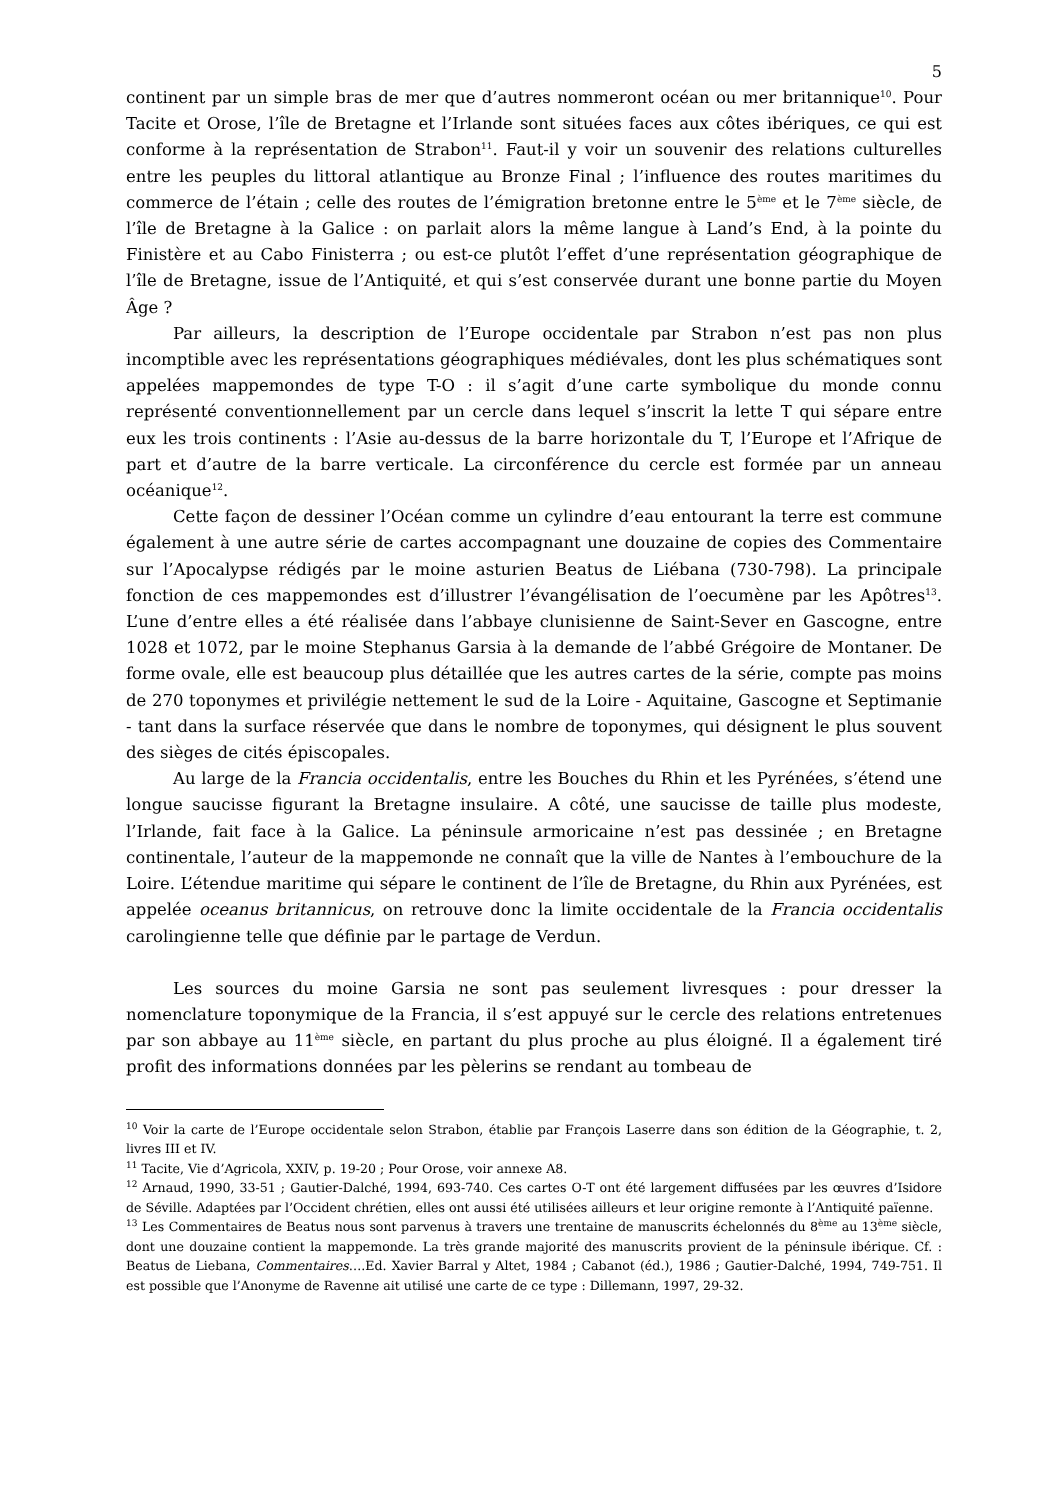5
continent par un simple bras de mer que d’autres nommeront océan ou mer britannique<sup>10</sup>. Pour Tacite et Orose, l’île de Bretagne et l’Irlande sont situées faces aux côtes ibériques, ce qui est conforme à la représentation de Strabon<sup>11</sup>. Faut-il y voir un souvenir des relations culturelles entre les peuples du littoral atlantique au Bronze Final ; l’influence des routes maritimes du commerce de l’étain ; celle des routes de l’émigration bretonne entre le 5<sup>ème</sup> et le 7<sup>ème</sup> siècle, de l’île de Bretagne à la Galice : on parlait alors la même langue à Land’s End, à la pointe du Finistère et au Cabo Finisterra ; ou est-ce plutôt l’effet d’une représentation géographique de l’île de Bretagne, issue de l’Antiquité, et qui s’est conservée durant une bonne partie du Moyen Âge ?
Par ailleurs, la description de l’Europe occidentale par Strabon n’est pas non plus incomptible avec les représentations géographiques médiévales, dont les plus schématiques sont appelées mappemondes de type T-O : il s’agit d’une carte symbolique du monde connu représenté conventionnellement par un cercle dans lequel s’inscrit la lette T qui sépare entre eux les trois continents : l’Asie au-dessus de la barre horizontale du T, l’Europe et l’Afrique de part et d’autre de la barre verticale. La circonférence du cercle est formée par un anneau océanique<sup>12</sup>.
Cette façon de dessiner l’Océan comme un cylindre d’eau entourant la terre est commune également à une autre série de cartes accompagnant une douzaine de copies des Commentaire sur l’Apocalypse rédigés par le moine asturien Beatus de Liébana (730-798). La principale fonction de ces mappemondes est d’illustrer l’évangélisation de l’oecumène par les Apôtres<sup>13</sup>. L’une d’entre elles a été réalisée dans l’abbaye clunisienne de Saint-Sever en Gascogne, entre 1028 et 1072, par le moine Stephanus Garsia à la demande de l’abbé Grégoire de Montaner. De forme ovale, elle est beaucoup plus détaillée que les autres cartes de la série, compte pas moins de 270 toponymes et privilégie nettement le sud de la Loire - Aquitaine, Gascogne et Septimanie - tant dans la surface réservée que dans le nombre de toponymes, qui désignent le plus souvent des sièges de cités épiscopales.
Au large de la Francia occidentalis, entre les Bouches du Rhin et les Pyrénées, s’étend une longue saucisse figurant la Bretagne insulaire. A côté, une saucisse de taille plus modeste, l’Irlande, fait face à la Galice. La péninsule armoricaine n’est pas dessinée ; en Bretagne continentale, l’auteur de la mappemonde ne connaît que la ville de Nantes à l’embouchure de la Loire. L’étendue maritime qui sépare le continent de l’île de Bretagne, du Rhin aux Pyrénées, est appelée oceanus britannicus, on retrouve donc la limite occidentale de la Francia occidentalis carolingienne telle que définie par le partage de Verdun.
Les sources du moine Garsia ne sont pas seulement livresques : pour dresser la nomenclature toponymique de la Francia, il s’est appuyé sur le cercle des relations entretenues par son abbaye au 11<sup>ème</sup> siècle, en partant du plus proche au plus éloigné. Il a également tiré profit des informations données par les pèlerins se rendant au tombeau de
<sup>10</sup> Voir la carte de l’Europe occidentale selon Strabon, établie par François Laserre dans son édition de la Géographie, t. 2, livres III et IV.
<sup>11</sup> Tacite, Vie d’Agricola, XXIV, p. 19-20 ; Pour Orose, voir annexe A8.
<sup>12</sup> Arnaud, 1990, 33-51 ; Gautier-Dalché, 1994, 693-740. Ces cartes O-T ont été largement diffusées par les œuvres d’Isidore de Séville. Adaptées par l’Occident chrétien, elles ont aussi été utilisées ailleurs et leur origine remonte à l’Antiquité païenne.
<sup>13</sup> Les Commentaires de Beatus nous sont parvenus à travers une trentaine de manuscrits échelonnés du 8<sup>ème</sup> au 13<sup>ème</sup> siècle, dont une douzaine contient la mappemonde. La très grande majorité des manuscrits provient de la péninsule ibérique. Cf. : Beatus de Liebana, Commentaires….Ed. Xavier Barral y Altet, 1984 ; Cabanot (éd.), 1986 ; Gautier-Dalché, 1994, 749-751. Il est possible que l’Anonyme de Ravenne ait utilisé une carte de ce type : Dillemann, 1997, 29-32.